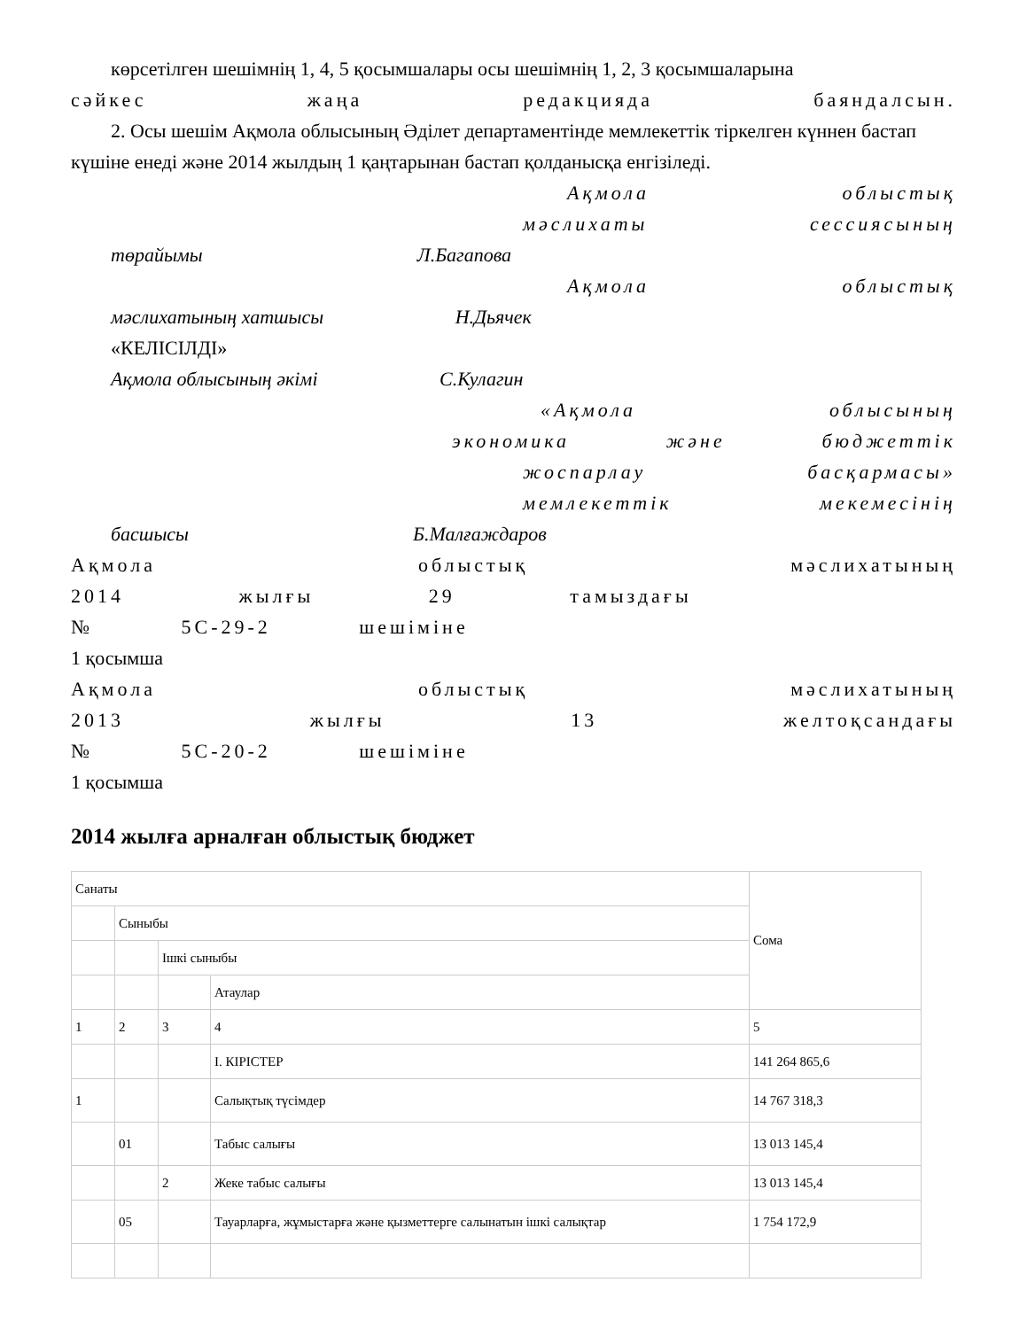көрсетілген шешімнің 1, 4, 5 қосымшалары осы шешімнің 1, 2, 3 қосымшаларына
сәйкес жаңа редакцияда баяндалсын.
2. Осы шешім Ақмола облысының Әділет департаментінде мемлекеттік тіркелген күннен бастап күшіне енеді және 2014 жылдың 1 қаңтарынан бастап қолданысқа енгізіледі.
Ақмола облыстық
мәслихаты сессиясының
төрайымы Л.Багапова
Ақмола облыстық
мәслихатының хатшысы Н.Дьячек
«КЕЛІСІЛДІ»
Ақмола облысының әкімі С.Кулагин
«Ақмола облысының
экономика және бюджеттік
жоспарлау басқармасы»
мемлекеттік мекемесінің
басшысы Б.Малғаждаров
Ақмола облыстық мәслихатының
2014 жылғы 29 тамыздағы
№ 5С-29-2 шешіміне
1 қосымша
Ақмола облыстық мәслихатының
2013 жылғы 13 желтоқсандағы
№ 5С-20-2 шешіміне
1 қосымша
2014 жылға арналған облыстық бюджет
| Санаты | | | | Сома |
| | Сыныбы | | | |
| | | Ішкі сыныбы | | |
| | | | Атаулар | |
| 1 | 2 | 3 | 4 | 5 |
| | | | I. КІРІСТЕР | 141 264 865,6 |
| 1 | | | Салықтық түсімдер | 14 767 318,3 |
| | 01 | | Табыс салығы | 13 013 145,4 |
| | | 2 | Жеке табыс салығы | 13 013 145,4 |
| | 05 | | Тауарларға, жұмыстарға және қызметтерге салынатын ішкі салықтар | 1 754 172,9 |